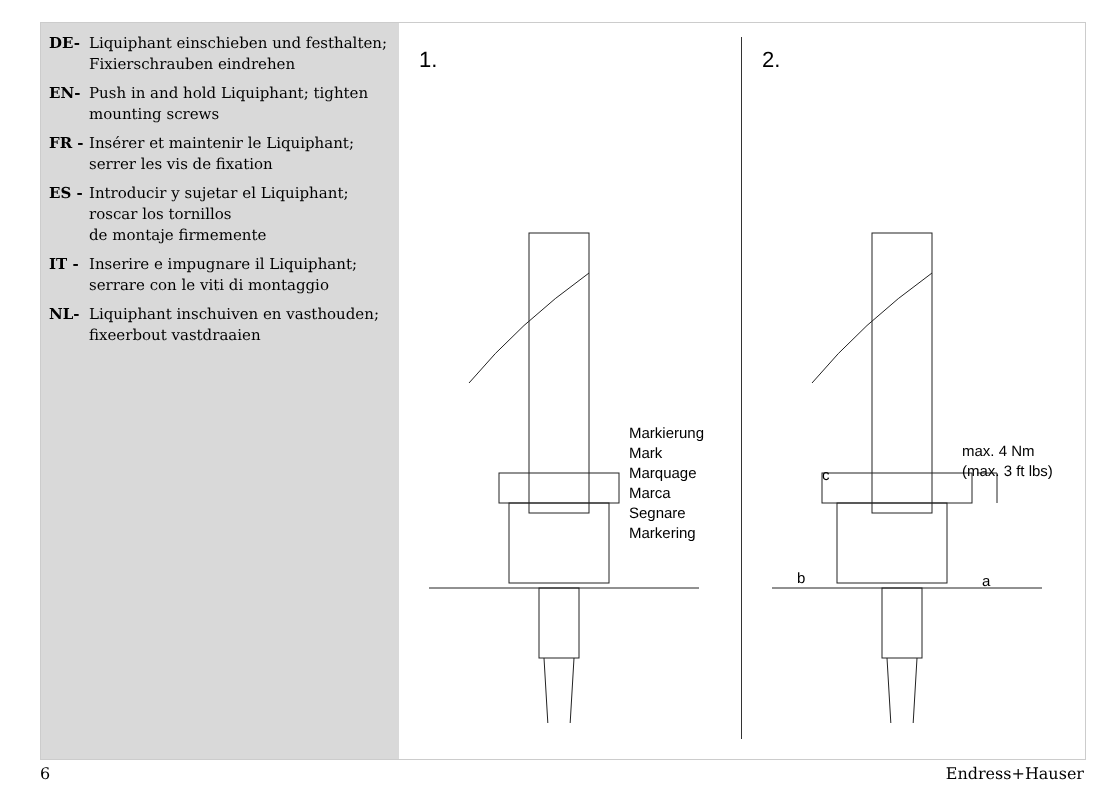DE- Liquiphant einschieben und festhalten;
Fixierschrauben eindrehen
EN- Push in and hold Liquiphant; tighten mounting screws
FR - Insérer et maintenir le Liquiphant; serrer les vis de fixation
ES - Introducir y sujetar el Liquiphant; roscar los tornillos
de montaje firmemente
IT - Inserire e impugnare il Liquiphant; serrare con le viti di montaggio
NL- Liquiphant inschuiven en vasthouden;
fixeerbout vastdraaien
1.
Markierung
Mark
Marquage
Marca
Segnare
Markering
2.
max. 4 Nm
(max. 3 ft lbs)
c
b a
6 Endress+Hauser